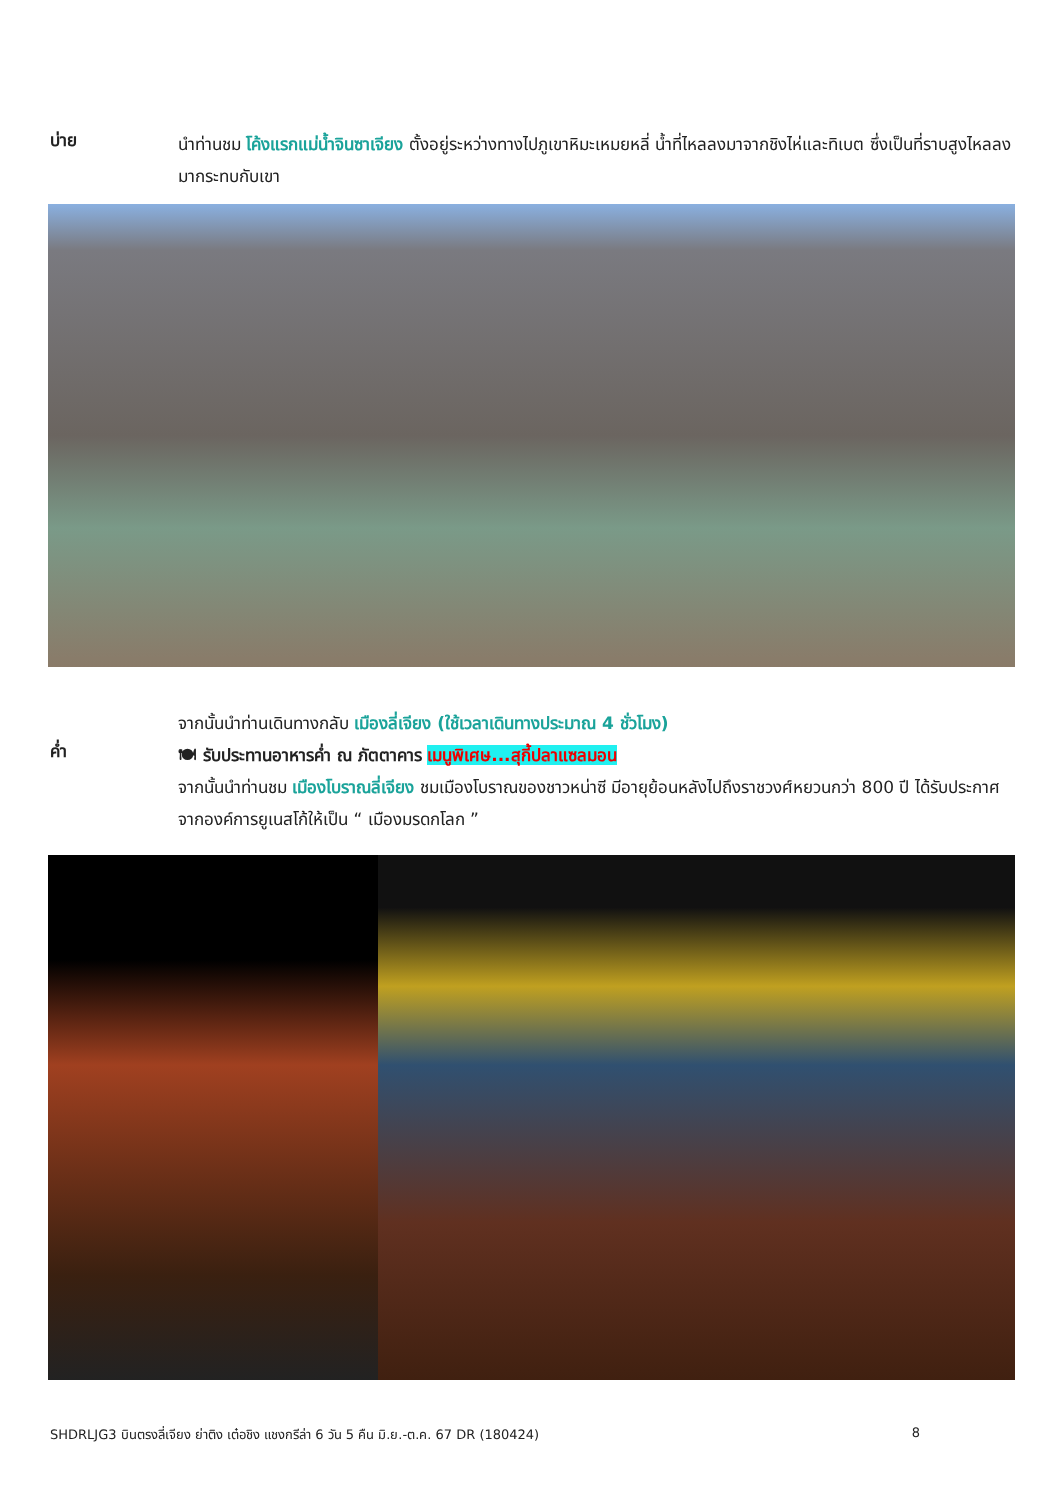บ่าย
นำท่านชม โค้งแรกแม่น้ำจินซาเจียง ตั้งอยู่ระหว่างทางไปภูเขาหิมะเหมยหลี่ น้ำที่ไหลลงมาจากชิงไห่และทิเบต ซึ่งเป็นที่ราบสูงไหลลงมากระทบกับเขา
จากนั้นนำท่านเดินทางกลับ เมืองลี่เจียง (ใช้เวลาเดินทางประมาณ 4 ชั่วโมง)
ค่ำ
🍽 รับประทานอาหารค่ำ ณ ภัตตาคาร เมนูพิเศษ...สุกี้ปลาแซลมอน
จากนั้นนำท่านชม เมืองโบราณลี่เจียง ชมเมืองโบราณของชาวหน่าซี มีอายุย้อนหลังไปถึงราชวงศ์หยวนกว่า 800 ปี ได้รับประกาศจากองค์การยูเนสโก้ให้เป็น “ เมืองมรดกโลก ”
SHDRLJG3 บินตรงลี่เจียง ย่าติง เต๋อชิง แชงกรีล่า 6 วัน 5 คืน มิ.ย.-ต.ค. 67 DR (180424)
8